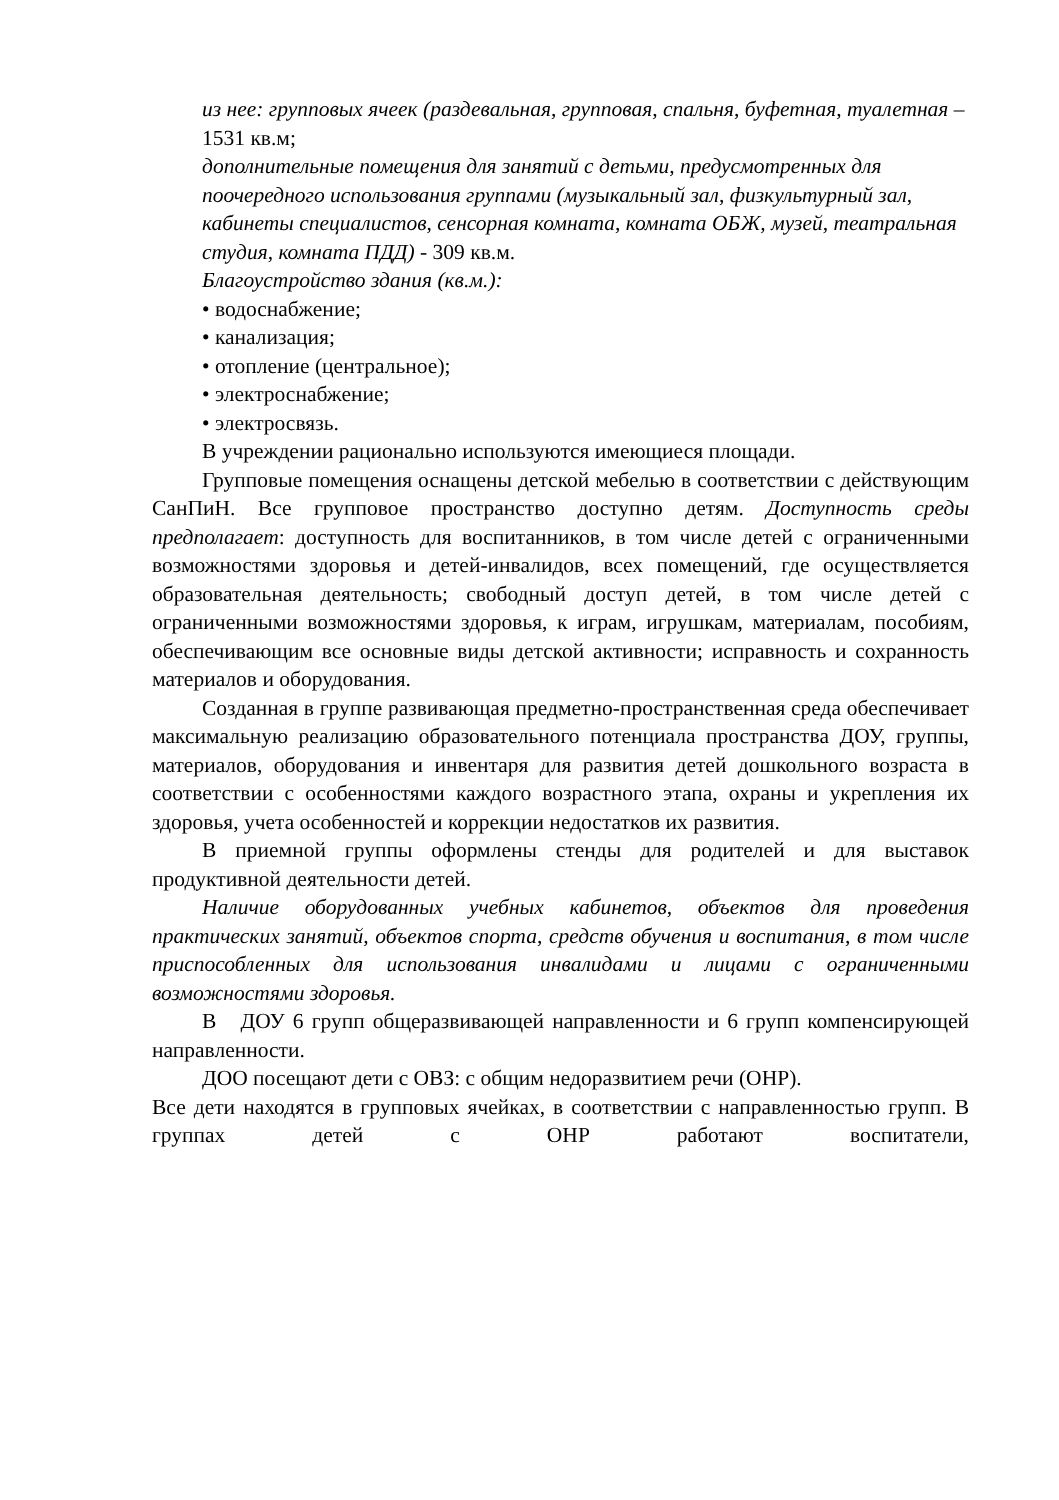из нее: групповых ячеек (раздевальная, групповая, спальня, буфетная, туалетная – 1531 кв.м;
дополнительные помещения для занятий с детьми, предусмотренных для поочередного использования группами (музыкальный зал, физкультурный зал, кабинеты специалистов, сенсорная комната, комната ОБЖ, музей, театральная студия, комната ПДД) - 309 кв.м.
Благоустройство здания (кв.м.):
• водоснабжение;
• канализация;
• отопление (центральное);
• электроснабжение;
• электросвязь.
В учреждении рационально используются имеющиеся площади.
Групповые помещения оснащены детской мебелью в соответствии с действующим СанПиН. Все групповое пространство доступно детям. Доступность среды предполагает: доступность для воспитанников, в том числе детей с ограниченными возможностями здоровья и детей-инвалидов, всех помещений, где осуществляется образовательная деятельность; свободный доступ детей, в том числе детей с ограниченными возможностями здоровья, к играм, игрушкам, материалам, пособиям, обеспечивающим все основные виды детской активности; исправность и сохранность материалов и оборудования.
Созданная в группе развивающая предметно-пространственная среда обеспечивает максимальную реализацию образовательного потенциала пространства ДОУ, группы, материалов, оборудования и инвентаря для развития детей дошкольного возраста в соответствии с особенностями каждого возрастного этапа, охраны и укрепления их здоровья, учета особенностей и коррекции недостатков их развития.
В приемной группы оформлены стенды для родителей и для выставок продуктивной деятельности детей.
Наличие оборудованных учебных кабинетов, объектов для проведения практических занятий, объектов спорта, средств обучения и воспитания, в том числе приспособленных для использования инвалидами и лицами с ограниченными возможностями здоровья.
В ДОУ 6 групп общеразвивающей направленности и 6 групп компенсирующей направленности.
ДОО посещают дети с ОВЗ: с общим недоразвитием речи (ОНР).
Все дети находятся в групповых ячейках, в соответствии с направленностью групп. В группах детей с ОНР работают воспитатели,